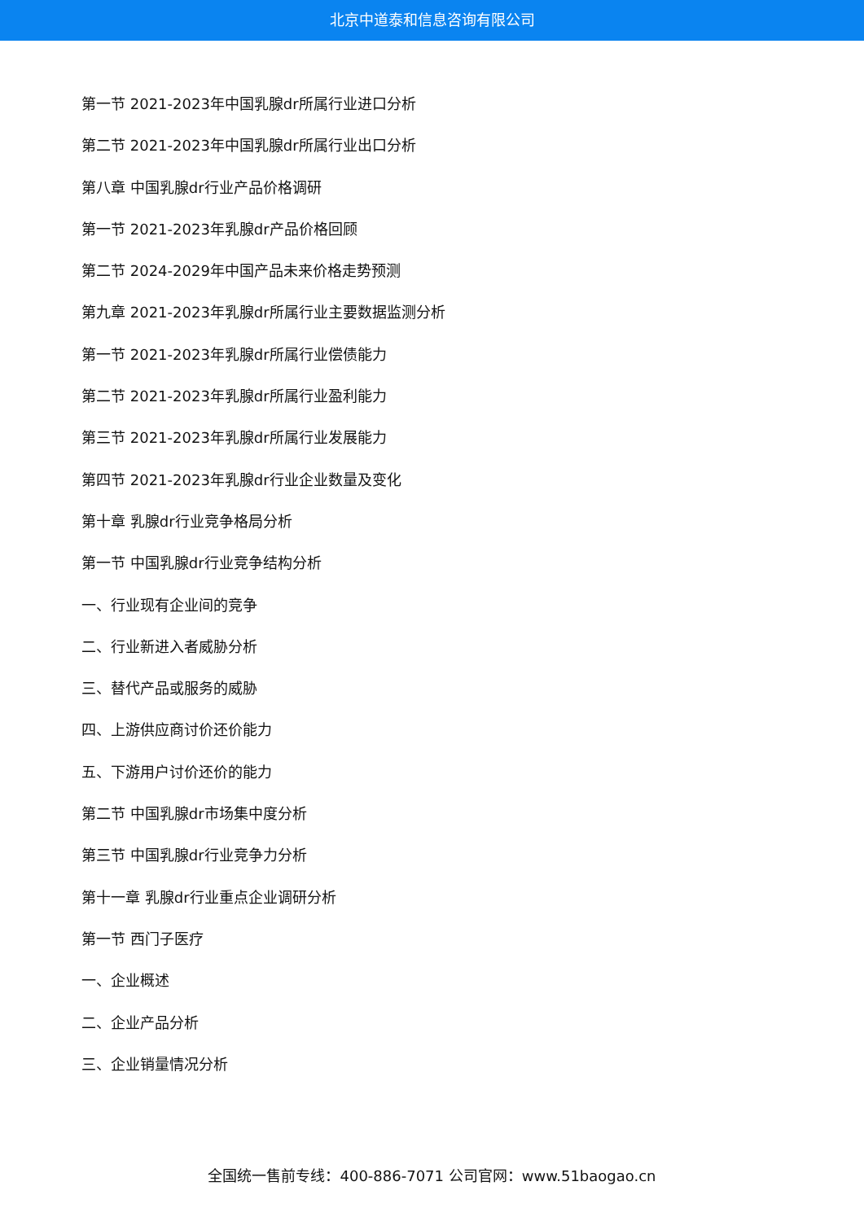北京中道泰和信息咨询有限公司
第一节 2021-2023年中国乳腺dr所属行业进口分析
第二节 2021-2023年中国乳腺dr所属行业出口分析
第八章 中国乳腺dr行业产品价格调研
第一节 2021-2023年乳腺dr产品价格回顾
第二节 2024-2029年中国产品未来价格走势预测
第九章 2021-2023年乳腺dr所属行业主要数据监测分析
第一节 2021-2023年乳腺dr所属行业偿债能力
第二节 2021-2023年乳腺dr所属行业盈利能力
第三节 2021-2023年乳腺dr所属行业发展能力
第四节 2021-2023年乳腺dr行业企业数量及变化
第十章 乳腺dr行业竞争格局分析
第一节 中国乳腺dr行业竞争结构分析
一、行业现有企业间的竞争
二、行业新进入者威胁分析
三、替代产品或服务的威胁
四、上游供应商讨价还价能力
五、下游用户讨价还价的能力
第二节 中国乳腺dr市场集中度分析
第三节 中国乳腺dr行业竞争力分析
第十一章 乳腺dr行业重点企业调研分析
第一节 西门子医疗
一、企业概述
二、企业产品分析
三、企业销量情况分析
全国统一售前专线：400-886-7071 公司官网：www.51baogao.cn